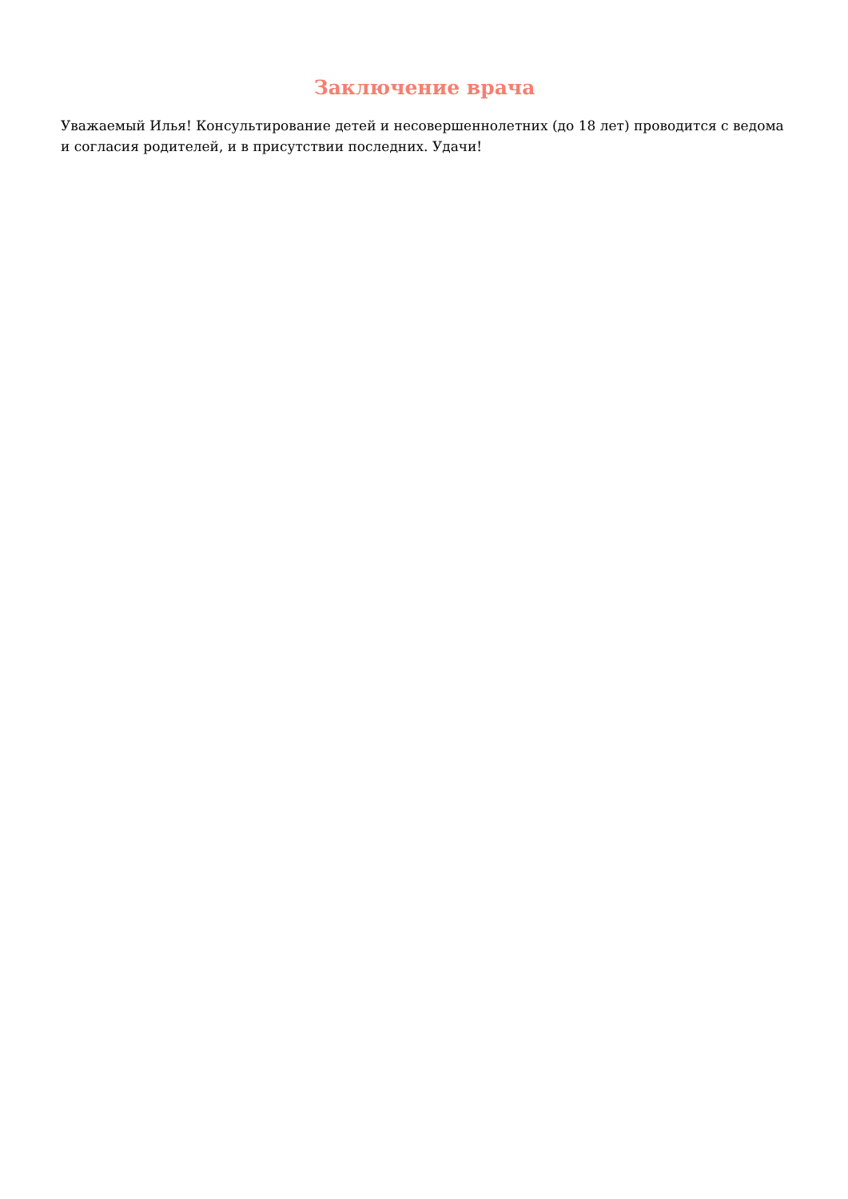Заключение врача
Уважаемый Илья! Консультирование детей и несовершеннолетних (до 18 лет) проводится с ведома и согласия родителей, и в присутствии последних. Удачи!